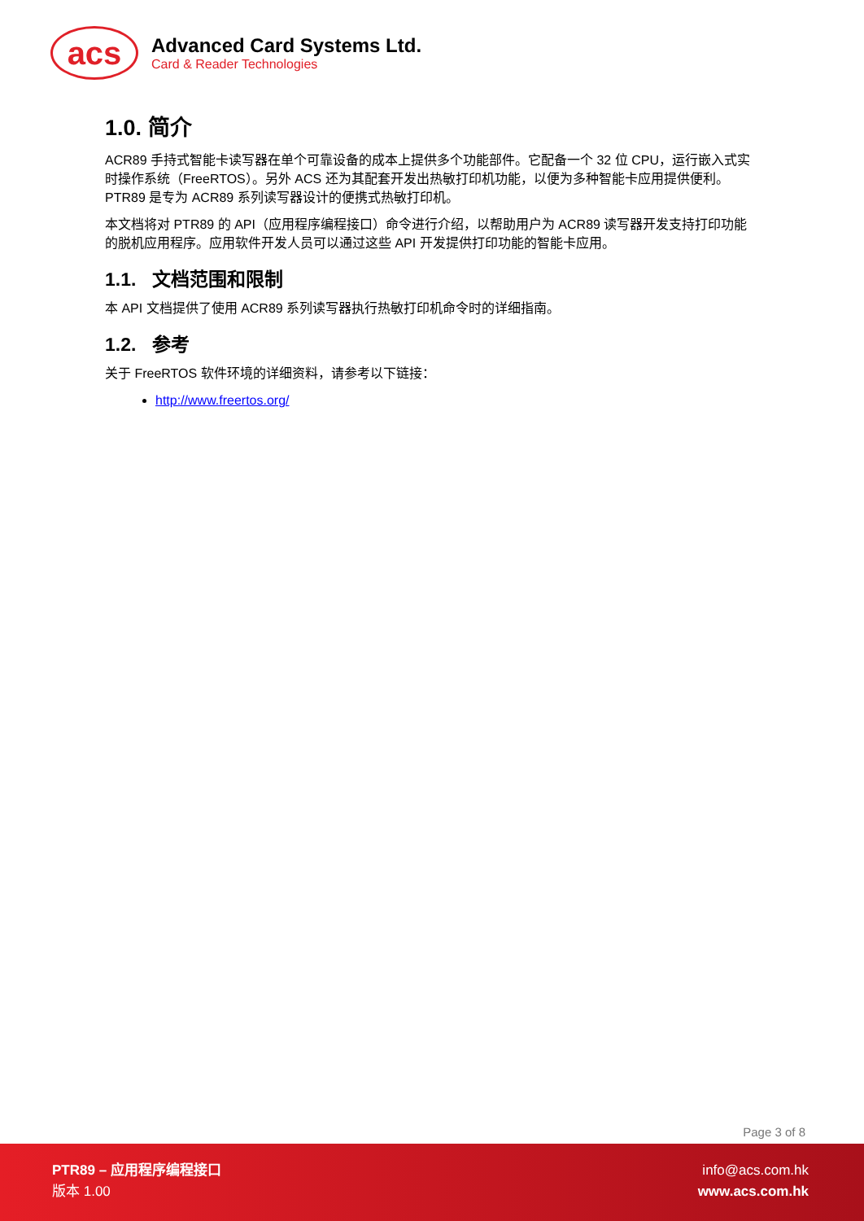acs
Advanced Card Systems Ltd.
Card & Reader Technologies
1.0. 简介
ACR89 手持式智能卡读写器在单个可靠设备的成本上提供多个功能部件。它配备一个 32 位 CPU，运行嵌入式实时操作系统（FreeRTOS）。另外 ACS 还为其配套开发出热敏打印机功能，以便为多种智能卡应用提供便利。PTR89 是专为 ACR89 系列读写器设计的便携式热敏打印机。
本文档将对 PTR89 的 API（应用程序编程接口）命令进行介绍，以帮助用户为 ACR89 读写器开发支持打印功能的脱机应用程序。应用软件开发人员可以通过这些 API 开发提供打印功能的智能卡应用。
1.1. 文档范围和限制
本 API 文档提供了使用 ACR89 系列读写器执行热敏打印机命令时的详细指南。
1.2. 参考
关于 FreeRTOS 软件环境的详细资料，请参考以下链接：
http://www.freertos.org/
Page 3 of 8
PTR89 – 应用程序编程接口
版本 1.00
info@acs.com.hk
www.acs.com.hk